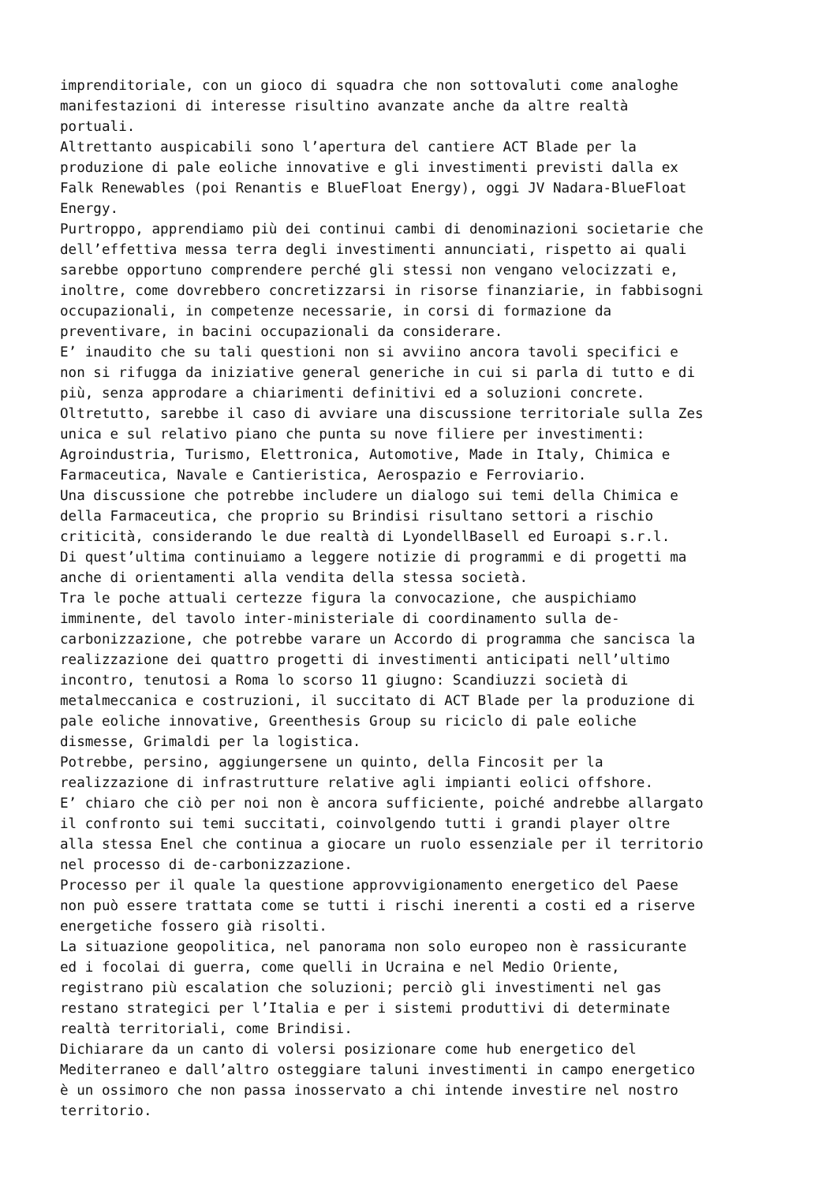imprenditoriale, con un gioco di squadra che non sottovaluti come analoghe manifestazioni di interesse risultino avanzate anche da altre realtà portuali. Altrettanto auspicabili sono l’apertura del cantiere ACT Blade per la produzione di pale eoliche innovative e gli investimenti previsti dalla ex Falk Renewables (poi Renantis e BlueFloat Energy), oggi JV Nadara-BlueFloat Energy. Purtroppo, apprendiamo più dei continui cambi di denominazioni societarie che dell’effettiva messa terra degli investimenti annunciati, rispetto ai quali sarebbe opportuno comprendere perché gli stessi non vengano velocizzati e, inoltre, come dovrebbero concretizzarsi in risorse finanziarie, in fabbisogni occupazionali, in competenze necessarie, in corsi di formazione da preventivare, in bacini occupazionali da considerare. E’ inaudito che su tali questioni non si avviino ancora tavoli specifici e non si rifugga da iniziative general generiche in cui si parla di tutto e di più, senza approdare a chiarimenti definitivi ed a soluzioni concrete. Oltretutto, sarebbe il caso di avviare una discussione territoriale sulla Zes unica e sul relativo piano che punta su nove filiere per investimenti: Agroindustria, Turismo, Elettronica, Automotive, Made in Italy, Chimica e Farmaceutica, Navale e Cantieristica, Aerospazio e Ferroviario. Una discussione che potrebbe includere un dialogo sui temi della Chimica e della Farmaceutica, che proprio su Brindisi risultano settori a rischio criticità, considerando le due realtà di LyondellBasell ed Euroapi s.r.l. Di quest’ultima continuiamo a leggere notizie di programmi e di progetti ma anche di orientamenti alla vendita della stessa società. Tra le poche attuali certezze figura la convocazione, che auspichiamo imminente, del tavolo inter-ministeriale di coordinamento sulla de- carbonizzazione, che potrebbe varare un Accordo di programma che sancisca la realizzazione dei quattro progetti di investimenti anticipati nell’ultimo incontro, tenutosi a Roma lo scorso 11 giugno: Scandiuzzi società di metalmeccanica e costruzioni, il succitato di ACT Blade per la produzione di pale eoliche innovative, Greenthesis Group su riciclo di pale eoliche dismesse, Grimaldi per la logistica. Potrebbe, persino, aggiungersene un quinto, della Fincosit per la realizzazione di infrastrutture relative agli impianti eolici offshore. E’ chiaro che ciò per noi non è ancora sufficiente, poiché andrebbe allargato il confronto sui temi succitati, coinvolgendo tutti i grandi player oltre alla stessa Enel che continua a giocare un ruolo essenziale per il territorio nel processo di de-carbonizzazione. Processo per il quale la questione approvvigionamento energetico del Paese non può essere trattata come se tutti i rischi inerenti a costi ed a riserve energetiche fossero già risolti. La situazione geopolitica, nel panorama non solo europeo non è rassicurante ed i focolai di guerra, come quelli in Ucraina e nel Medio Oriente, registrano più escalation che soluzioni; perciò gli investimenti nel gas restano strategici per l’Italia e per i sistemi produttivi di determinate realtà territoriali, come Brindisi. Dichiarare da un canto di volersi posizionare come hub energetico del Mediterraneo e dall’altro osteggiare taluni investimenti in campo energetico è un ossimoro che non passa inosservato a chi intende investire nel nostro territorio.